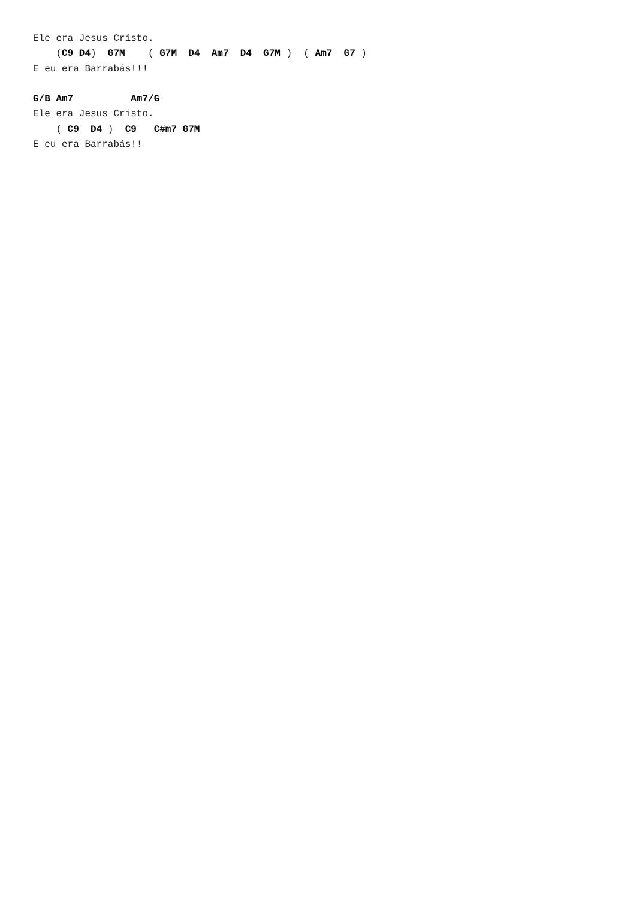Ele era Jesus Cristo.
    (C9 D4)  G7M    ( G7M  D4  Am7  D4  G7M )  ( Am7  G7 )
E eu era Barrabás!!!

G/B Am7          Am7/G
Ele era Jesus Cristo.
    ( C9  D4 )  C9   C#m7 G7M
E eu era Barrabás!!